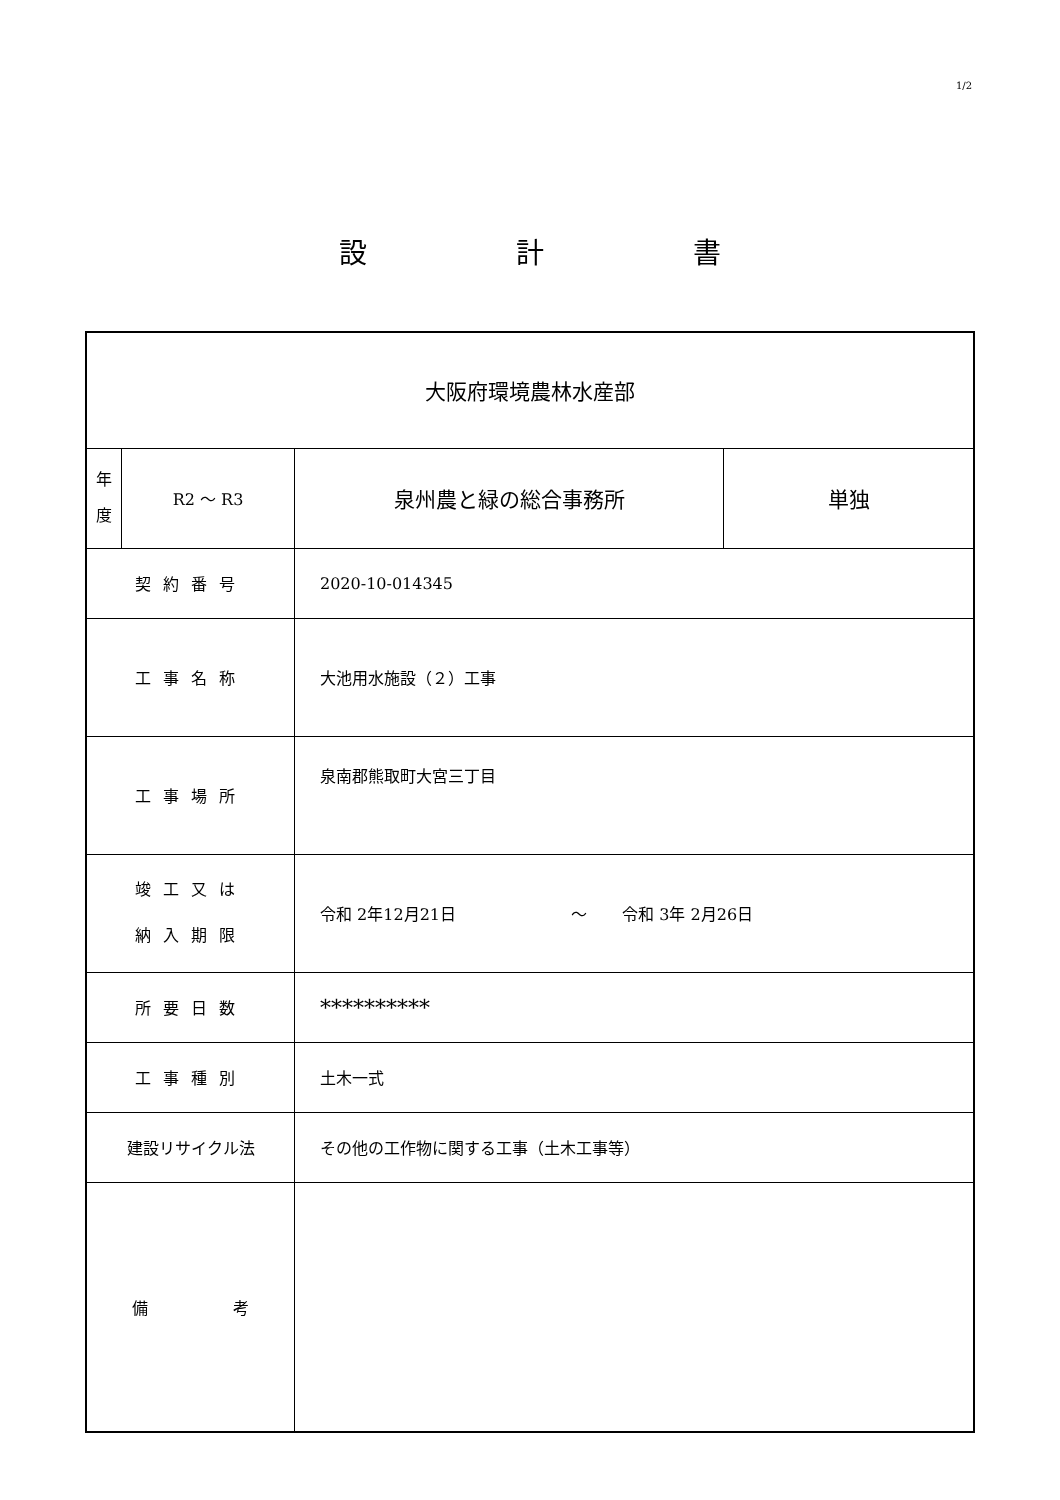1/2
設 計 書
| 大阪府環境農林水産部 | | | |
| 年 度 | R2 ～ R3 | 泉州農と緑の総合事務所 | 単独 |
| 契約番号 | | 2020-10-014345 | |
| 工事名称 | | 大池用水施設（２）工事 | |
| 工事場所 | | 泉南郡熊取町大宮三丁目 | |
| 竣工又は 納入期限 | | 令和 2年12月21日 ～ 令和 3年 2月26日 | |
| 所要日数 | | ********** | |
| 工事種別 | | 土木一式 | |
| 建設リサイクル法 | | その他の工作物に関する工事（土木工事等） | |
| 備 考 | | | |